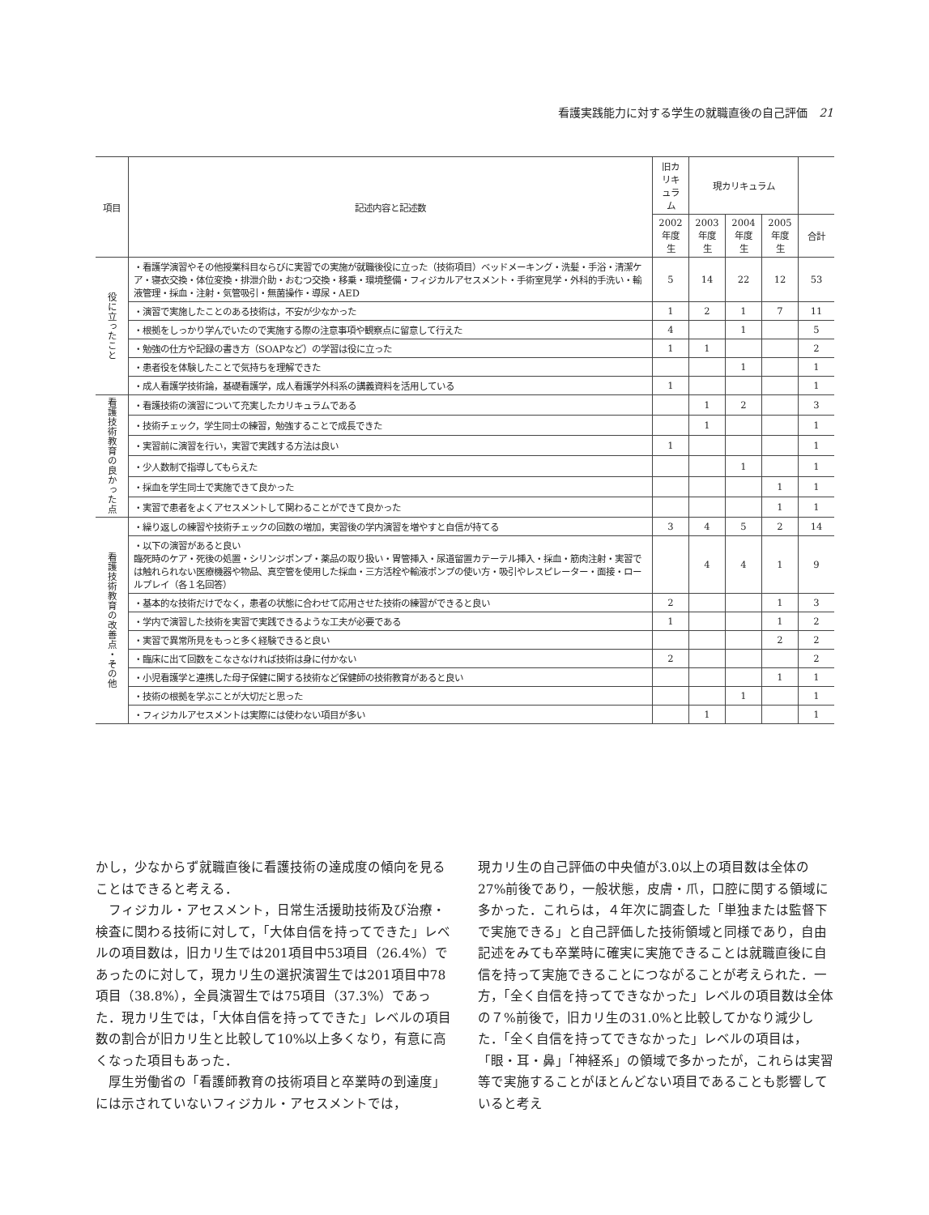看護実践能力に対する学生の就職直後の自己評価　21
| 項目 | 記述内容と記述数 | 旧カリキュラム | 現カリキュラム | | | |
| --- | --- | --- | --- | --- | --- | --- |
| | | 2002年度生 | 2003年度生 | 2004年度生 | 2005年度生 | 合計 |
| 役に立ったこと | ・看護学演習やその他授業科目ならびに実習での実施が就職後役に立った（技術項目）ベッドメーキング・洗髪・手浴・清潔ケア・寝衣交換・体位変換・排泄介助・おむつ交換・移乗・環境整備・フィジカルアセスメント・手術室見学・外科的手洗い・輸液管理・採血・注射・気管吸引・無菌操作・導尿・AED | 5 | 14 | 22 | 12 | 53 |
| | ・演習で実施したことのある技術は，不安が少なかった | 1 | 2 | 1 | 7 | 11 |
| | ・根拠をしっかり学んでいたので実施する際の注意事項や観察点に留意して行えた | 4 | | 1 | | 5 |
| | ・勉強の仕方や記録の書き方（SOAPなど）の学習は役に立った | 1 | 1 | | | 2 |
| | ・患者役を体験したことで気持ちを理解できた | | | 1 | | 1 |
| | ・成人看護学技術論，基礎看護学，成人看護学外科系の講義資料を活用している | 1 | | | | 1 |
| 看護技術教育の良かった点 | ・看護技術の演習について充実したカリキュラムである | | 1 | 2 | | 3 |
| | ・技術チェック，学生同士の練習，勉強することで成長できた | | 1 | | | 1 |
| | ・実習前に演習を行い，実習で実践する方法は良い | 1 | | | | 1 |
| | ・少人数制で指導してもらえた | | | 1 | | 1 |
| | ・採血を学生同士で実施できて良かった | | | | 1 | 1 |
| | ・実習で患者をよくアセスメントして関わることができて良かった | | | | 1 | 1 |
| 看護技術教育の改善点・その他 | ・繰り返しの練習や技術チェックの回数の増加，実習後の学内演習を増やすと自信が持てる | 3 | 4 | 5 | 2 | 14 |
| | ・以下の演習があると良い 臨死時のケア・死後の処置・シリンジポンプ・薬品の取り扱い・胃管挿入・尿道留置カテーテル挿入・採血・筋肉注射・実習では触れられない医療機器や物品、真空管を使用した採血・三方活栓や輸液ポンプの使い方・吸引やレスピレーター・面接・ロールプレイ（各１名回答） | | 4 | 4 | 1 | 9 |
| | ・基本的な技術だけでなく，患者の状態に合わせて応用させた技術の練習ができると良い | 2 | | | 1 | 3 |
| | ・学内で演習した技術を実習で実践できるような工夫が必要である | 1 | | | 1 | 2 |
| | ・実習で異常所見をもっと多く経験できると良い | | | | 2 | 2 |
| | ・臨床に出て回数をこなさなければ技術は身に付かない | 2 | | | | 2 |
| | ・小児看護学と連携した母子保健に関する技術など保健師の技術教育があると良い | | | | 1 | 1 |
| | ・技術の根拠を学ぶことが大切だと思った | | | 1 | | 1 |
| | ・フィジカルアセスメントは実際には使わない項目が多い | | 1 | | | 1 |
かし，少なからず就職直後に看護技術の達成度の傾向を見ることはできると考える．
　フィジカル・アセスメント，日常生活援助技術及び治療・検査に関わる技術に対して，「大体自信を持ってできた」レベルの項目数は，旧カリ生では201項目中53項目（26.4%）であったのに対して，現カリ生の選択演習生では201項目中78項目（38.8%），全員演習生では75項目（37.3%）であった．現カリ生では，「大体自信を持ってできた」レベルの項目数の割合が旧カリ生と比較して10%以上多くなり，有意に高くなった項目もあった．
　厚生労働省の「看護師教育の技術項目と卒業時の到達度」には示されていないフィジカル・アセスメントでは，
現カリ生の自己評価の中央値が3.0以上の項目数は全体の27%前後であり，一般状態，皮膚・爪，口腔に関する領域に多かった．これらは，４年次に調査した「単独または監督下で実施できる」と自己評価した技術領域と同様であり，自由記述をみても卒業時に確実に実施できることは就職直後に自信を持って実施できることにつながることが考えられた．一方，「全く自信を持ってできなかった」レベルの項目数は全体の７%前後で，旧カリ生の31.0%と比較してかなり減少した．「全く自信を持ってできなかった」レベルの項目は，「眼・耳・鼻」「神経系」の領域で多かったが，これらは実習等で実施することがほとんどない項目であることも影響していると考え